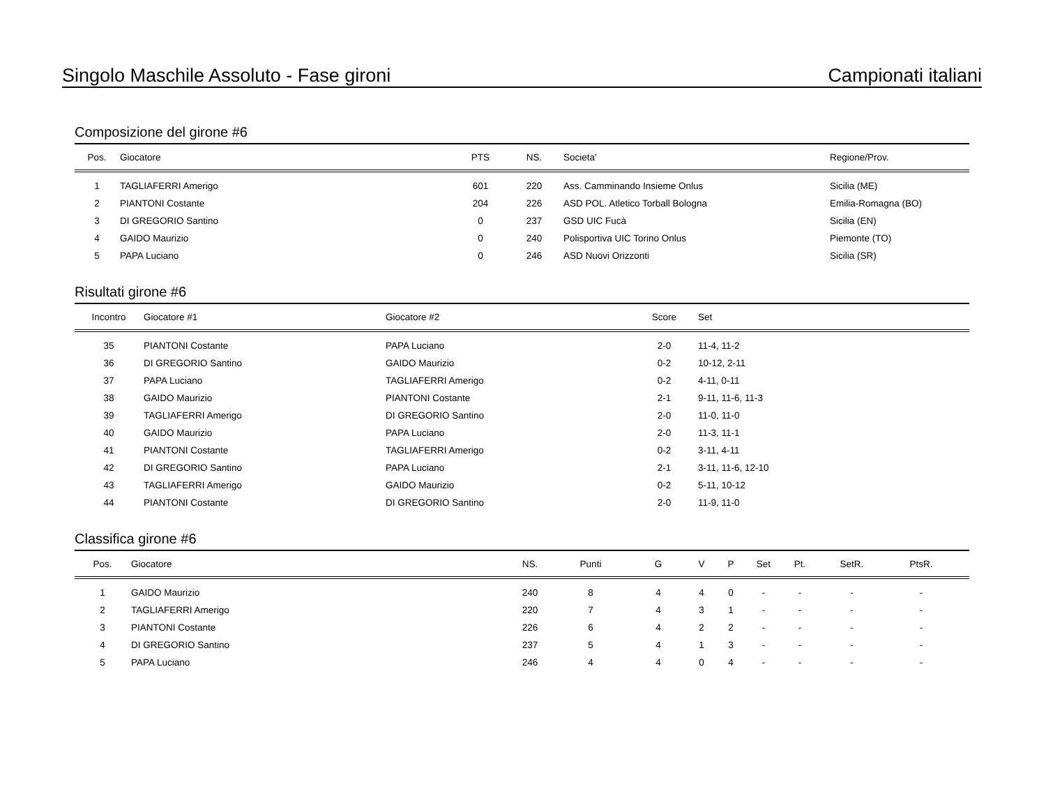Singolo Maschile Assoluto - Fase gironi Campionati italiani
Composizione del girone #6
| Pos. | Giocatore | PTS | NS. | Societa’ | Regione/Prov. |
| --- | --- | --- | --- | --- | --- |
| 1 | TAGLIAFERRI Amerigo | 601 | 220 | Ass. Camminando Insieme Onlus | Sicilia (ME) |
| 2 | PIANTONI Costante | 204 | 226 | ASD POL. Atletico Torball Bologna | Emilia-Romagna (BO) |
| 3 | DI GREGORIO Santino | 0 | 237 | GSD UIC Fucà | Sicilia (EN) |
| 4 | GAIDO Maurizio | 0 | 240 | Polisportiva UIC Torino Onlus | Piemonte (TO) |
| 5 | PAPA Luciano | 0 | 246 | ASD Nuovi Orizzonti | Sicilia (SR) |
Risultati girone #6
| Incontro | Giocatore #1 | Giocatore #2 | Score | Set |
| --- | --- | --- | --- | --- |
| 35 | PIANTONI Costante | PAPA Luciano | 2-0 | 11-4, 11-2 |
| 36 | DI GREGORIO Santino | GAIDO Maurizio | 0-2 | 10-12, 2-11 |
| 37 | PAPA Luciano | TAGLIAFERRI Amerigo | 0-2 | 4-11, 0-11 |
| 38 | GAIDO Maurizio | PIANTONI Costante | 2-1 | 9-11, 11-6, 11-3 |
| 39 | TAGLIAFERRI Amerigo | DI GREGORIO Santino | 2-0 | 11-0, 11-0 |
| 40 | GAIDO Maurizio | PAPA Luciano | 2-0 | 11-3, 11-1 |
| 41 | PIANTONI Costante | TAGLIAFERRI Amerigo | 0-2 | 3-11, 4-11 |
| 42 | DI GREGORIO Santino | PAPA Luciano | 2-1 | 3-11, 11-6, 12-10 |
| 43 | TAGLIAFERRI Amerigo | GAIDO Maurizio | 0-2 | 5-11, 10-12 |
| 44 | PIANTONI Costante | DI GREGORIO Santino | 2-0 | 11-9, 11-0 |
Classifica girone #6
| Pos. | Giocatore | NS. | Punti | G | V | P | Set | Pt. | SetR. | PtsR. | |
| --- | --- | --- | --- | --- | --- | --- | --- | --- | --- | --- | --- |
| 1 | GAIDO Maurizio | 240 | 8 | 4 | 4 | 0 | - | - | - | - | |
| 2 | TAGLIAFERRI Amerigo | 220 | 7 | 4 | 3 | 1 | - | - | - | - | |
| 3 | PIANTONI Costante | 226 | 6 | 4 | 2 | 2 | - | - | - | - | |
| 4 | DI GREGORIO Santino | 237 | 5 | 4 | 1 | 3 | - | - | - | - | |
| 5 | PAPA Luciano | 246 | 4 | 4 | 0 | 4 | - | - | - | - | |